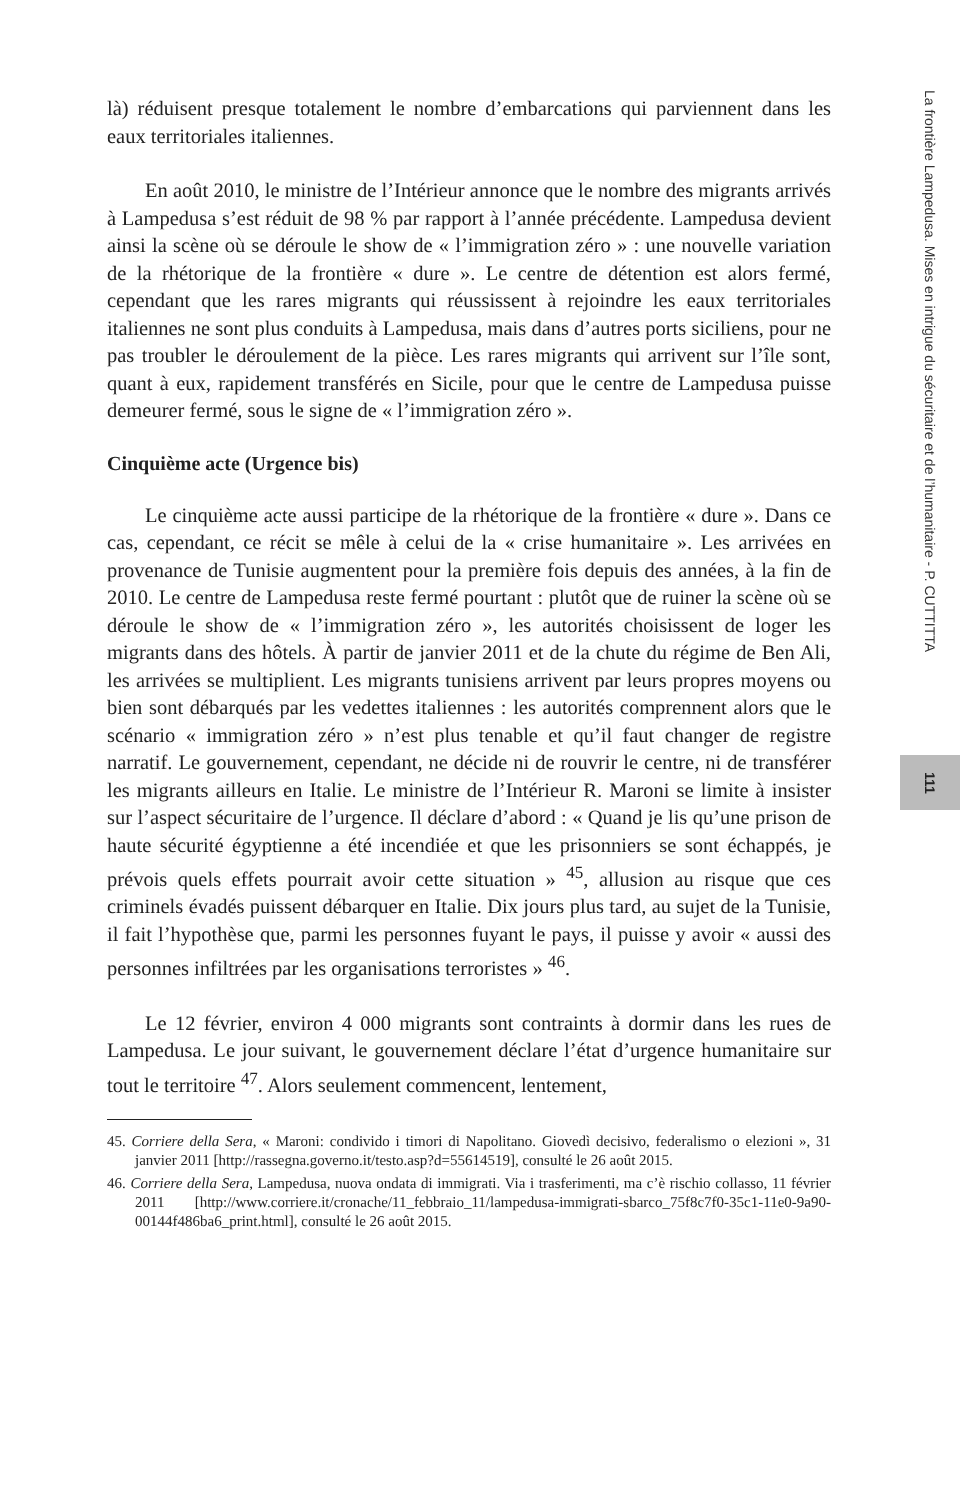là) réduisent presque totalement le nombre d’embarcations qui parviennent dans les eaux territoriales italiennes.
En août 2010, le ministre de l’Intérieur annonce que le nombre des migrants arrivés à Lampedusa s’est réduit de 98 % par rapport à l’année précédente. Lampedusa devient ainsi la scène où se déroule le show de « l’immigration zéro » : une nouvelle variation de la rhétorique de la frontière « dure ». Le centre de détention est alors fermé, cependant que les rares migrants qui réussissent à rejoindre les eaux territoriales italiennes ne sont plus conduits à Lampedusa, mais dans d’autres ports siciliens, pour ne pas troubler le déroulement de la pièce. Les rares migrants qui arrivent sur l’île sont, quant à eux, rapidement transférés en Sicile, pour que le centre de Lampedusa puisse demeurer fermé, sous le signe de « l’immigration zéro ».
Cinquième acte (Urgence bis)
Le cinquième acte aussi participe de la rhétorique de la frontière « dure ». Dans ce cas, cependant, ce récit se mêle à celui de la « crise humanitaire ». Les arrivées en provenance de Tunisie augmentent pour la première fois depuis des années, à la fin de 2010. Le centre de Lampedusa reste fermé pourtant : plutôt que de ruiner la scène où se déroule le show de « l’immigration zéro », les autorités choisissent de loger les migrants dans des hôtels. À partir de janvier 2011 et de la chute du régime de Ben Ali, les arrivées se multiplient. Les migrants tunisiens arrivent par leurs propres moyens ou bien sont débarqués par les vedettes italiennes : les autorités comprennent alors que le scénario « immigration zéro » n’est plus tenable et qu’il faut changer de registre narratif. Le gouvernement, cependant, ne décide ni de rouvrir le centre, ni de transférer les migrants ailleurs en Italie. Le ministre de l’Intérieur R. Maroni se limite à insister sur l’aspect sécuritaire de l’urgence. Il déclare d’abord : « Quand je lis qu’une prison de haute sécurité égyptienne a été incendiée et que les prisonniers se sont échappés, je prévois quels effets pourrait avoir cette situation » <sup>45</sup>, allusion au risque que ces criminels évadés puissent débarquer en Italie. Dix jours plus tard, au sujet de la Tunisie, il fait l’hypothèse que, parmi les personnes fuyant le pays, il puisse y avoir « aussi des personnes infiltrées par les organisations terroristes » <sup>46</sup>.
Le 12 février, environ 4 000 migrants sont contraints à dormir dans les rues de Lampedusa. Le jour suivant, le gouvernement déclare l’état d’urgence humanitaire sur tout le territoire <sup>47</sup>. Alors seulement commencent, lentement,
45. Corriere della Sera, « Maroni: condivido i timori di Napolitano. Giovedì decisivo, federalismo o elezioni », 31 janvier 2011 [http://rassegna.governo.it/testo.asp?d=55614519], consulté le 26 août 2015.
46. Corriere della Sera, Lampedusa, nuova ondata di immigrati. Via i trasferimenti, ma c’è rischio collasso, 11 février 2011 [http://www.corriere.it/cronache/11_febbraio_11/lampedusa-immigrati-sbarco_75f8c7f0-35c1-11e0-9a90-00144f486ba6_print.html], consulté le 26 août 2015.
La frontière Lampedusa. Mises en intrigue du sécuritaire et de l’humanitaire - P. CUTTITTA
111